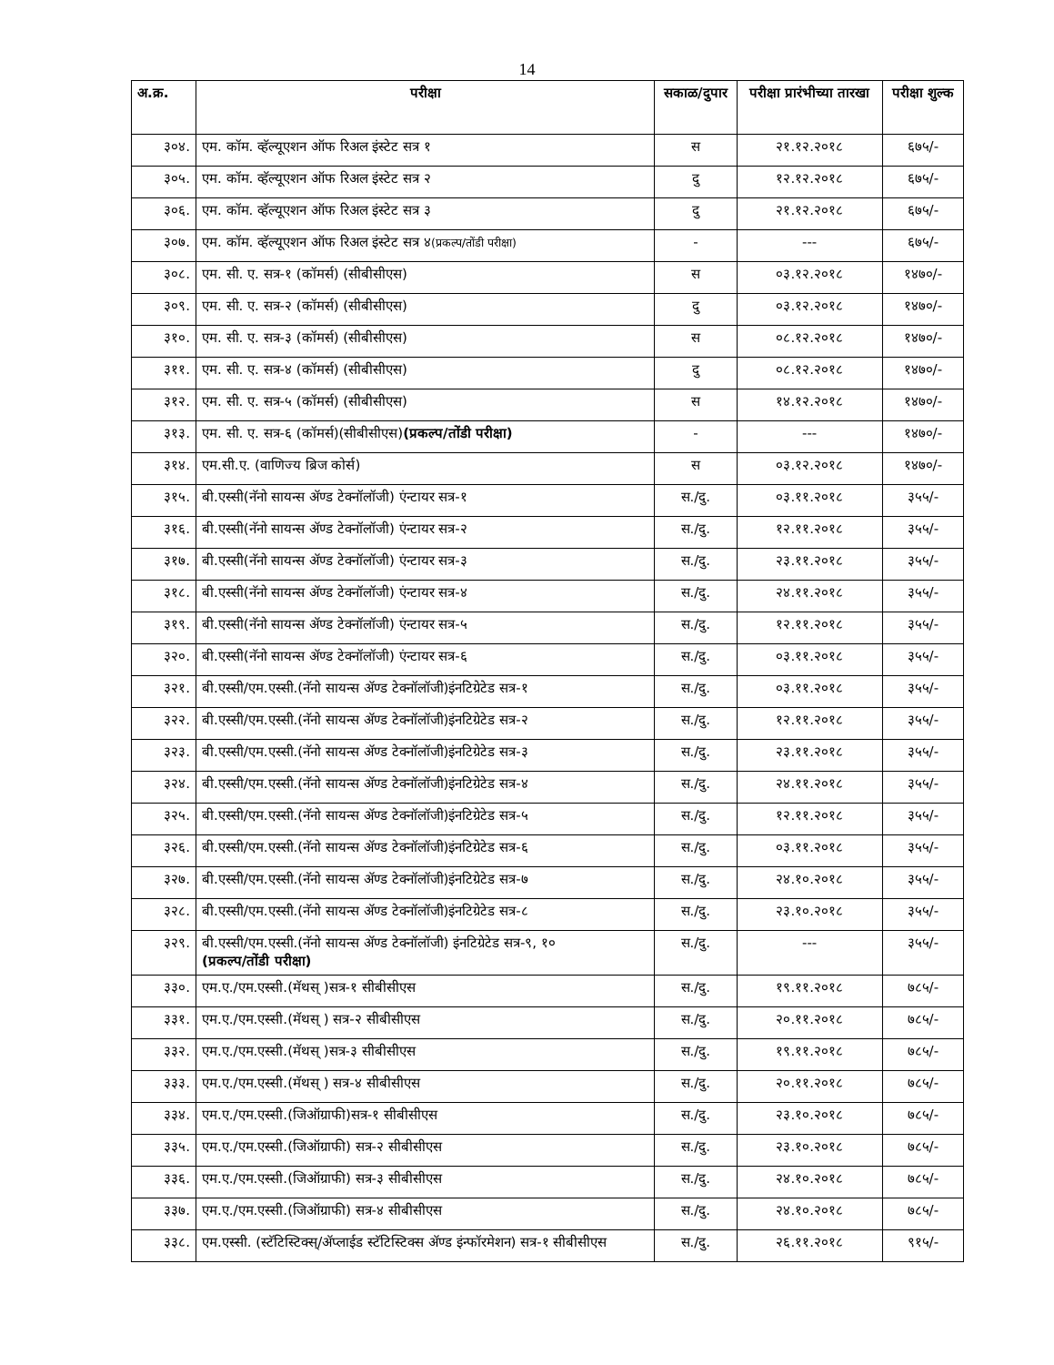14
| अ.क्र. | परीक्षा | सकाळ/दुपार | परीक्षा प्रारंभीच्या तारखा | परीक्षा शुल्क |
| --- | --- | --- | --- | --- |
| ३०४. | एम. कॉम. व्हॅल्यूएशन ऑफ रिअल इंस्टेट सत्र १ | स | २१.१२.२०१८ | ६७५/- |
| ३०५. | एम. कॉम. व्हॅल्यूएशन ऑफ रिअल इंस्टेट सत्र २ | दु | १२.१२.२०१८ | ६७५/- |
| ३०६. | एम. कॉम. व्हॅल्यूएशन ऑफ रिअल इंस्टेट सत्र ३ | दु | २१.१२.२०१८ | ६७५/- |
| ३०७. | एम. कॉम. व्हॅल्यूएशन ऑफ रिअल इंस्टेट सत्र ४ (प्रकल्प/तोंडी परीक्षा) | - | --- | ६७५/- |
| ३०८. | एम. सी. ए. सत्र-१ (कॉमर्स) (सीबीसीएस) | स | ०३.१२.२०१८ | १४७०/- |
| ३०९. | एम. सी. ए. सत्र-२ (कॉमर्स) (सीबीसीएस) | दु | ०३.१२.२०१८ | १४७०/- |
| ३१०. | एम. सी. ए. सत्र-३ (कॉमर्स) (सीबीसीएस) | स | ०८.१२.२०१८ | १४७०/- |
| ३११. | एम. सी. ए. सत्र-४ (कॉमर्स) (सीबीसीएस) | दु | ०८.१२.२०१८ | १४७०/- |
| ३१२. | एम. सी. ए. सत्र-५ (कॉमर्स) (सीबीसीएस) | स | १४.१२.२०१८ | १४७०/- |
| ३१३. | एम. सी. ए. सत्र-६ (कॉमर्स)(सीबीसीएस) (प्रकल्प/तोंडी परीक्षा) | - | --- | १४७०/- |
| ३१४. | एम.सी.ए. (वाणिज्य ब्रिज कोर्स) | स | ०३.१२.२०१८ | १४७०/- |
| ३१५. | बी.एस्सी(नॅनो सायन्स ॲण्ड टेक्नॉलॉजी) एंन्टायर सत्र-१ | स./दु. | ०३.११.२०१८ | ३५५/- |
| ३१६. | बी.एस्सी(नॅनो सायन्स ॲण्ड टेक्नॉलॉजी) एंन्टायर सत्र-२ | स./दु. | १२.११.२०१८ | ३५५/- |
| ३१७. | बी.एस्सी(नॅनो सायन्स ॲण्ड टेक्नॉलॉजी) एंन्टायर सत्र-३ | स./दु. | २३.११.२०१८ | ३५५/- |
| ३१८. | बी.एस्सी(नॅनो सायन्स ॲण्ड टेक्नॉलॉजी) एंन्टायर सत्र-४ | स./दु. | २४.११.२०१८ | ३५५/- |
| ३१९. | बी.एस्सी(नॅनो सायन्स ॲण्ड टेक्नॉलॉजी) एंन्टायर सत्र-५ | स./दु. | १२.११.२०१८ | ३५५/- |
| ३२०. | बी.एस्सी(नॅनो सायन्स ॲण्ड टेक्नॉलॉजी) एंन्टायर सत्र-६ | स./दु. | ०३.११.२०१८ | ३५५/- |
| ३२१. | बी.एस्सी/एम.एस्सी.(नॅनो सायन्स ॲण्ड टेक्नॉलॉजी)इंनटिग्रेटेड सत्र-१ | स./दु. | ०३.११.२०१८ | ३५५/- |
| ३२२. | बी.एस्सी/एम.एस्सी.(नॅनो सायन्स ॲण्ड टेक्नॉलॉजी)इंनटिग्रेटेड सत्र-२ | स./दु. | १२.११.२०१८ | ३५५/- |
| ३२३. | बी.एस्सी/एम.एस्सी.(नॅनो सायन्स ॲण्ड टेक्नॉलॉजी)इंनटिग्रेटेड सत्र-३ | स./दु. | २३.११.२०१८ | ३५५/- |
| ३२४. | बी.एस्सी/एम.एस्सी.(नॅनो सायन्स ॲण्ड टेक्नॉलॉजी)इंनटिग्रेटेड सत्र-४ | स./दु. | २४.११.२०१८ | ३५५/- |
| ३२५. | बी.एस्सी/एम.एस्सी.(नॅनो सायन्स ॲण्ड टेक्नॉलॉजी)इंनटिग्रेटेड सत्र-५ | स./दु. | १२.११.२०१८ | ३५५/- |
| ३२६. | बी.एस्सी/एम.एस्सी.(नॅनो सायन्स ॲण्ड टेक्नॉलॉजी)इंनटिग्रेटेड सत्र-६ | स./दु. | ०३.११.२०१८ | ३५५/- |
| ३२७. | बी.एस्सी/एम.एस्सी.(नॅनो सायन्स ॲण्ड टेक्नॉलॉजी)इंनटिग्रेटेड सत्र-७ | स./दु. | २४.१०.२०१८ | ३५५/- |
| ३२८. | बी.एस्सी/एम.एस्सी.(नॅनो सायन्स ॲण्ड टेक्नॉलॉजी)इंनटिग्रेटेड सत्र-८ | स./दु. | २३.१०.२०१८ | ३५५/- |
| ३२९. | बी.एस्सी/एम.एस्सी.(नॅनो सायन्स ॲण्ड टेक्नॉलॉजी) इंनटिग्रेटेड सत्र-९, १० (प्रकल्प/तोंडी परीक्षा) | स./दु. | --- | ३५५/- |
| ३३०. | एम.ए./एम.एस्सी.(मॅथस् )सत्र-१ सीबीसीएस | स./दु. | १९.११.२०१८ | ७८५/- |
| ३३१. | एम.ए./एम.एस्सी.(मॅथस् ) सत्र-२ सीबीसीएस | स./दु. | २०.११.२०१८ | ७८५/- |
| ३३२. | एम.ए./एम.एस्सी.(मॅथस् )सत्र-३ सीबीसीएस | स./दु. | १९.११.२०१८ | ७८५/- |
| ३३३. | एम.ए./एम.एस्सी.(मॅथस् ) सत्र-४ सीबीसीएस | स./दु. | २०.११.२०१८ | ७८५/- |
| ३३४. | एम.ए./एम.एस्सी.(जिऑग्राफी)सत्र-१ सीबीसीएस | स./दु. | २३.१०.२०१८ | ७८५/- |
| ३३५. | एम.ए./एम.एस्सी.(जिऑग्राफी) सत्र-२ सीबीसीएस | स./दु. | २३.१०.२०१८ | ७८५/- |
| ३३६. | एम.ए./एम.एस्सी.(जिऑग्राफी) सत्र-३ सीबीसीएस | स./दु. | २४.१०.२०१८ | ७८५/- |
| ३३७. | एम.ए./एम.एस्सी.(जिऑग्राफी) सत्र-४ सीबीसीएस | स./दु. | २४.१०.२०१८ | ७८५/- |
| ३३८. | एम.एस्सी. (स्टॅटिस्टिक्स्/ॲप्लाईड स्टॅटिस्टिक्स ॲण्ड इंन्फॉरमेशन) सत्र-१ सीबीसीएस | स./दु. | २६.११.२०१८ | ९१५/- |